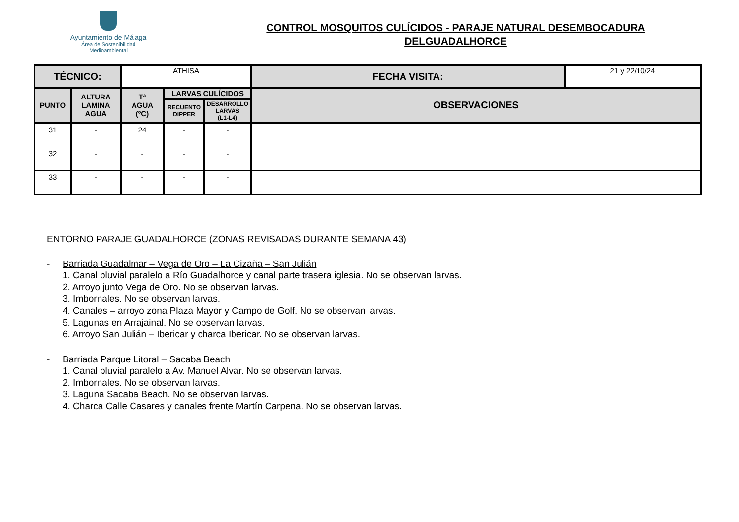Ayuntamiento de Málaga
Área de Sostenibilidad
Medioambiental
CONTROL MOSQUITOS CULÍCIDOS - PARAJE NATURAL DESEMBOCADURA
DELGUADALHORCE
| TÉCNICO: | | ATHISA | | | | FECHA VISITA: | 21 y 22/10/24 |
| PUNTO | ALTURA LAMINA AGUA | Tª AGUA (ºC) | LARVAS CULÍCIDOS | | OBSERVACIONES | | |
| | | | RECUENTO DIPPER | DESARROLLO LARVAS (L1-L4) | | | |
| 31 | - | 24 | - | - | | | |
| 32 | - | - | - | - | | | |
| 33 | - | - | - | - | | | |
ENTORNO PARAJE GUADALHORCE (ZONAS REVISADAS DURANTE SEMANA 43)
- Barriada Guadalmar – Vega de Oro – La Cizaña – San Julián
1. Canal pluvial paralelo a Río Guadalhorce y canal parte trasera iglesia. No se observan larvas.
2. Arroyo junto Vega de Oro. No se observan larvas.
3. Imbornales. No se observan larvas.
4. Canales – arroyo zona Plaza Mayor y Campo de Golf. No se observan larvas.
5. Lagunas en Arrajainal. No se observan larvas.
6. Arroyo San Julián – Ibericar y charca Ibericar. No se observan larvas.
- Barriada Parque Litoral – Sacaba Beach
1. Canal pluvial paralelo a Av. Manuel Alvar. No se observan larvas.
2. Imbornales. No se observan larvas.
3. Laguna Sacaba Beach. No se observan larvas.
4. Charca Calle Casares y canales frente Martín Carpena. No se observan larvas.